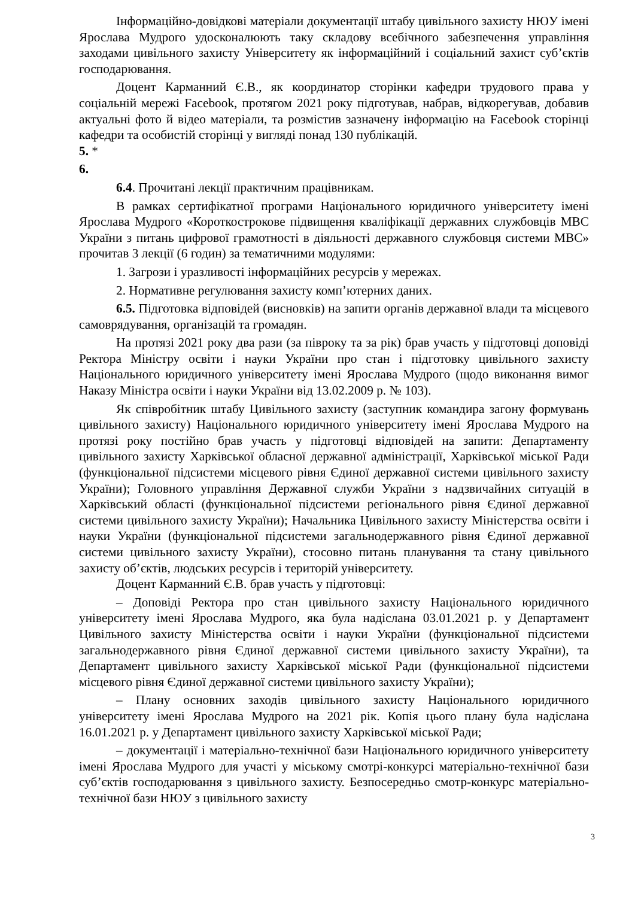Інформаційно-довідкові матеріали документації штабу цивільного захисту НЮУ імені Ярослава Мудрого удосконалюють таку складову всебічного забезпечення управління заходами цивільного захисту Університету як інформаційний і соціальний захист суб’єктів господарювання.
Доцент Карманний Є.В., як координатор сторінки кафедри трудового права у соціальній мережі Facebook, протягом 2021 року підготував, набрав, відкорегував, добавив актуальні фото й відео матеріали, та розмістив зазначену інформацію на Facebook сторінці кафедри та особистій сторінці у вигляді понад 130 публікацій.
5. *
6.
6.4. Прочитані лекції практичним працівникам.
В рамках сертифікатної програми Національного юридичного університету імені Ярослава Мудрого «Короткострокове підвищення кваліфікації державних службовців МВС України з питань цифрової грамотності в діяльності державного службовця системи МВС» прочитав 3 лекції (6 годин) за тематичними модулями:
1. Загрози і уразливості інформаційних ресурсів у мережах.
2. Нормативне регулювання захисту комп’ютерних даних.
6.5. Підготовка відповідей (висновків) на запити органів державної влади та місцевого самоврядування, організацій та громадян.
На протязі 2021 року два рази (за півроку та за рік) брав участь у підготовці доповіді Ректора Міністру освіти і науки України про стан і підготовку цивільного захисту Національного юридичного університету імені Ярослава Мудрого (щодо виконання вимог Наказу Міністра освіти і науки України від 13.02.2009 р. № 103).
Як співробітник штабу Цивільного захисту (заступник командира загону формувань цивільного захисту) Національного юридичного університету імені Ярослава Мудрого на протязі року постійно брав участь у підготовці відповідей на запити: Департаменту цивільного захисту Харківської обласної державної адміністрації, Харківської міської Ради (функціональної підсистеми місцевого рівня Єдиної державної системи цивільного захисту України); Головного управління Державної служби України з надзвичайних ситуацій в Харківський області (функціональної підсистеми регіонального рівня Єдиної державної системи цивільного захисту України); Начальника Цивільного захисту Міністерства освіти і науки України (функціональної підсистеми загальнодержавного рівня Єдиної державної системи цивільного захисту України), стосовно питань планування та стану цивільного захисту об’єктів, людських ресурсів і територій університету.
Доцент Карманний Є.В. брав участь у підготовці:
– Доповіді Ректора про стан цивільного захисту Національного юридичного університету імені Ярослава Мудрого, яка була надіслана 03.01.2021 р. у Департамент Цивільного захисту Міністерства освіти і науки України (функціональної підсистеми загальнодержавного рівня Єдиної державної системи цивільного захисту України), та Департамент цивільного захисту Харківської міської Ради (функціональної підсистеми місцевого рівня Єдиної державної системи цивільного захисту України);
– Плану основних заходів цивільного захисту Національного юридичного університету імені Ярослава Мудрого на 2021 рік. Копія цього плану була надіслана 16.01.2021 р. у Департамент цивільного захисту Харківської міської Ради;
– документації і матеріально-технічної бази Національного юридичного університету імені Ярослава Мудрого для участі у міському смотрі-конкурсі матеріально-технічної бази суб’єктів господарювання з цивільного захисту. Безпосередньо смотр-конкурс матеріально-технічної бази НЮУ з цивільного захисту
3